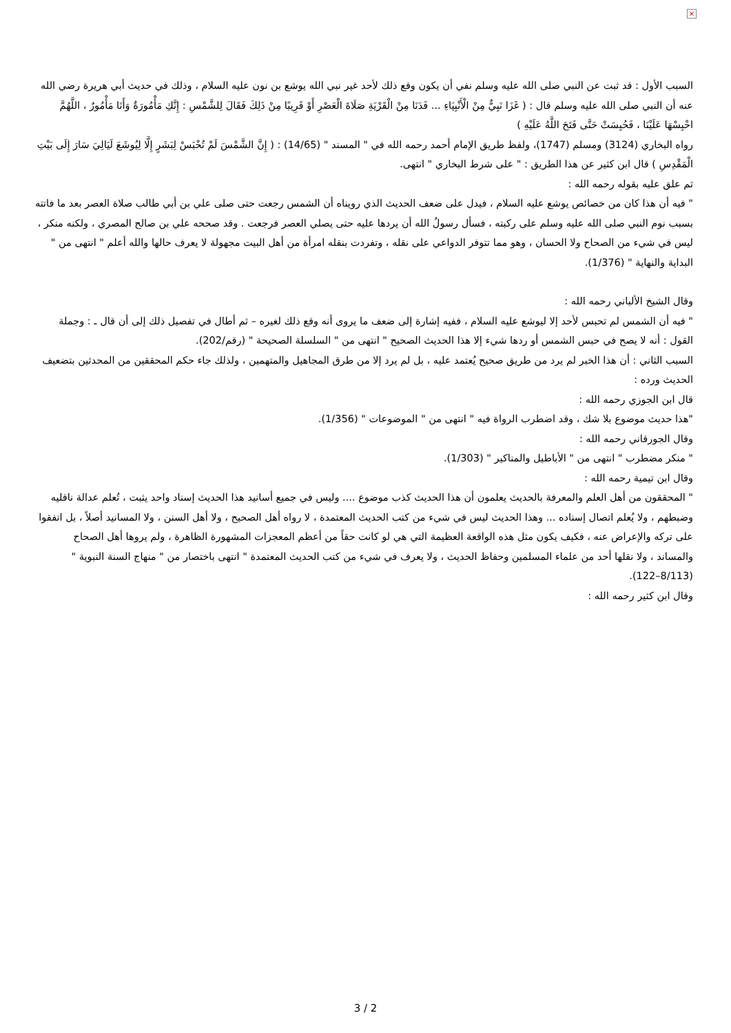×
السبب الأول : قد ثبت عن النبي صلى الله عليه وسلم نفي أن يكون وقع ذلك لأحد غير نبي الله يوشع بن نون عليه السلام ، وذلك في حديث أبي هريرة رضي الله عنه أن النبي صلى الله عليه وسلم قال : ( غَزَا نَبِيٌّ مِنْ الْأَنْبِيَاءِ ... فَدَنَا مِنْ الْقَرْيَةِ صَلَاةَ الْعَصْرِ أَوْ قَرِيبًا مِنْ ذَلِكَ فَقَالَ لِلشَّمْسِ : إِنَّكِ مَأْمُورَةٌ وَأَنَا مَأْمُورٌ ، اللَّهُمَّ احْبِسْهَا عَلَيْنَا ، فَحُبِسَتْ حَتَّى فَتَحَ اللَّهُ عَلَيْهِ )
رواه البخاري (3124) ومسلم (1747)، ولفظ طريق الإمام أحمد رحمه الله في " المسند " (14/65) : ( إِنَّ الشَّمْسَ لَمْ تُحْبَسْ لِبَشَرٍ إِلَّا لِيُوشَعَ لَيَالِيَ سَارَ إِلَى بَيْتِ الْمَقْدِسِ ) قال ابن كثير عن هذا الطريق : " على شرط البخاري " انتهى.
ثم علق عليه بقوله رحمه الله :
" فيه أن هذا كان من خصائص يوشع عليه السلام ، فيدل على ضعف الحديث الذي رويناه أن الشمس رجعت حتى صلى علي بن أبي طالب صلاة العصر بعد ما فاتته بسبب نوم النبي صلى الله عليه وسلم على ركبته ، فسأل رسولُ الله أن يردها عليه حتى يصلي العصر فرجعت . وقد صححه علي بن صالح المصري ، ولكنه منكر ، ليس في شيء من الصحاح ولا الحسان ، وهو مما تتوفر الدواعي على نقله ، وتفردت بنقله امرأة من أهل البيت مجهولة لا يعرف حالها والله أعلم " انتهى من " البداية والنهاية " (1/376).
وقال الشيخ الألباني رحمه الله :
" فيه أن الشمس لم تحبس لأحد إلا ليوشع عليه السلام ، ففيه إشارة إلى ضعف ما يروى أنه وقع ذلك لغيره – ثم أطال في تفصيل ذلك إلى أن قال ـ : وجملة القول : أنه لا يصح في حبس الشمس أو ردها شيء إلا هذا الحديث الصحيح " انتهى من " السلسلة الصحيحة " (رقم/202).
السبب الثاني : أن هذا الخبر لم يرد من طريق صحيح يُعتمد عليه ، بل لم يرد إلا من طرق المجاهيل والمتهمين ، ولذلك جاء حكم المحققين من المحدثين بتضعيف الحديث ورده :
قال ابن الجوزي رحمه الله :
"هذا حديث موضوع بلا شك ، وقد اضطرب الرواة فيه " انتهى من " الموضوعات " (1/356).
وقال الجورقاني رحمه الله :
" منكر مضطرب " انتهى من " الأباطيل والمناكير " (1/303).
وقال ابن تيمية رحمه الله :
" المحققون من أهل العلم والمعرفة بالحديث يعلمون أن هذا الحديث كذب موضوع .... وليس في جميع أسانيد هذا الحديث إسناد واحد يثبت ، تُعلم عدالة ناقليه وضبطهم ، ولا يُعلم اتصال إسناده ... وهذا الحديث ليس في شيء من كتب الحديث المعتمدة ، لا رواه أهل الصحيح ، ولا أهل السنن ، ولا المسانيد أصلاً ، بل اتفقوا على تركه والإعراض عنه ، فكيف يكون مثل هذه الواقعة العظيمة التي هي لو كانت حقاً من أعظم المعجزات المشهورة الظاهرة ، ولم يروها أهل الصحاح والمساند ، ولا نقلها أحد من علماء المسلمين وحفاظ الحديث ، ولا يعرف في شيء من كتب الحديث المعتمدة " انتهى باختصار من " منهاج السنة النبوية " (8/113–122).
وقال ابن كثير رحمه الله :
3 / 2